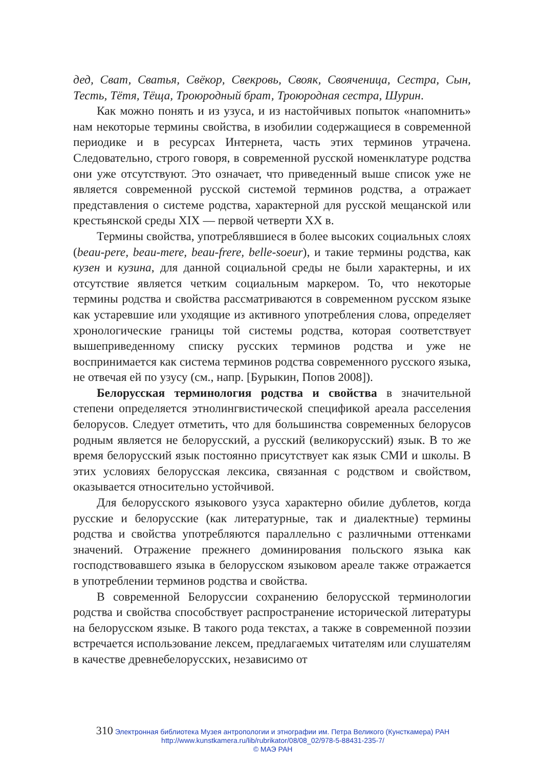дед, Сват, Сватья, Свёкор, Свекровь, Свояк, Свояченица, Сестра, Сын, Тесть, Тётя, Тёща, Троюродный брат, Троюродная сестра, Шурин.
Как можно понять и из узуса, и из настойчивых попыток «напомнить» нам некоторые термины свойства, в изобилии содержащиеся в современной периодике и в ресурсах Интернета, часть этих терминов утрачена. Следовательно, строго говоря, в современной русской номенклатуре родства они уже отсутствуют. Это означает, что приведенный выше список уже не является современной русской системой терминов родства, а отражает представления о системе родства, характерной для русской мещанской или крестьянской среды XIX — первой четверти XX в.
Термины свойства, употреблявшиеся в более высоких социальных слоях (beau-pere, beau-mere, beau-frere, belle-soeur), и такие термины родства, как кузен и кузина, для данной социальной среды не были характерны, и их отсутствие является четким социальным маркером. То, что некоторые термины родства и свойства рассматриваются в современном русском языке как устаревшие или уходящие из активного употребления слова, определяет хронологические границы той системы родства, которая соответствует вышеприведенному списку русских терминов родства и уже не воспринимается как система терминов родства современного русского языка, не отвечая ей по узусу (см., напр. [Бурыкин, Попов 2008]).
Белорусская терминология родства и свойства в значительной степени определяется этнолингвистической спецификой ареала расселения белорусов. Следует отметить, что для большинства современных белорусов родным является не белорусский, а русский (великорусский) язык. В то же время белорусский язык постоянно присутствует как язык СМИ и школы. В этих условиях белорусская лексика, связанная с родством и свойством, оказывается относительно устойчивой.
Для белорусского языкового узуса характерно обилие дублетов, когда русские и белорусские (как литературные, так и диалектные) термины родства и свойства употребляются параллельно с различными оттенками значений. Отражение прежнего доминирования польского языка как господствовавшего языка в белорусском языковом ареале также отражается в употреблении терминов родства и свойства.
В современной Белоруссии сохранению белорусской терминологии родства и свойства способствует распространение исторической литературы на белорусском языке. В такого рода текстах, а также в современной поэзии встречается использование лексем, предлагаемых читателям или слушателям в качестве древнебелорусских, независимо от
310 Электронная библиотека Музея антропологии и этнографии им. Петра Великого (Кунсткамера) РАН
http://www.kunstkamera.ru/lib/rubrikator/08/08_02/978-5-88431-235-7/
© МАЭ РАН